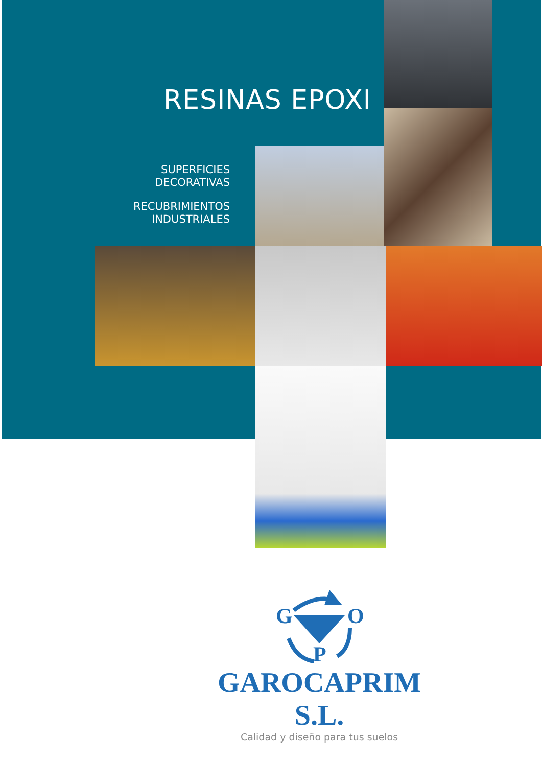RESINAS EPOXI
SUPERFICIES
DECORATIVAS
RECUBRIMIENTOS
INDUSTRIALES
G
O
P
GAROCAPRIM S.L.
Calidad y diseño para tus suelos